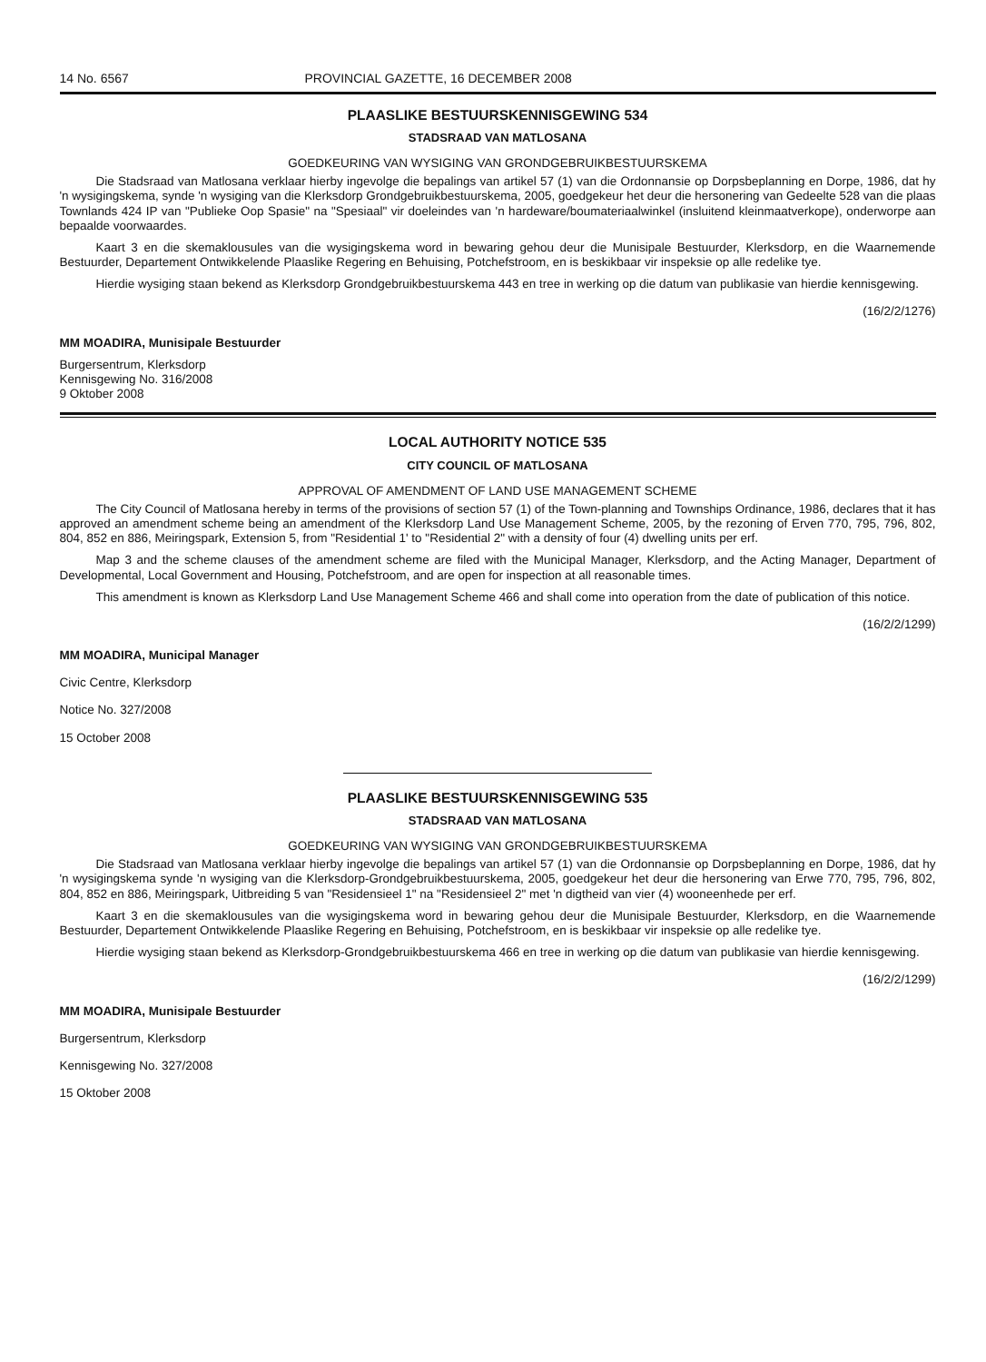14 No. 6567 PROVINCIAL GAZETTE, 16 DECEMBER 2008
PLAASLIKE BESTUURSKENNISGEWING 534
STADSRAAD VAN MATLOSANA
GOEDKEURING VAN WYSIGING VAN GRONDGEBRUIKBESTUURSKEMA
Die Stadsraad van Matlosana verklaar hierby ingevolge die bepalings van artikel 57 (1) van die Ordonnansie op Dorpsbeplanning en Dorpe, 1986, dat hy 'n wysigingskema, synde 'n wysiging van die Klerksdorp Grondgebruikbestuurskema, 2005, goedgekeur het deur die hersonering van Gedeelte 528 van die plaas Townlands 424 IP van "Publieke Oop Spasie" na "Spesiaal" vir doeleindes van 'n hardeware/boumateriaalwinkel (insluitend kleinmaatverkope), onderworpe aan bepaalde voorwaardes.
Kaart 3 en die skemaklousules van die wysigingskema word in bewaring gehou deur die Munisipale Bestuurder, Klerksdorp, en die Waarnemende Bestuurder, Departement Ontwikkelende Plaaslike Regering en Behuising, Potchefstroom, en is beskikbaar vir inspeksie op alle redelike tye.
Hierdie wysiging staan bekend as Klerksdorp Grondgebruikbestuurskema 443 en tree in werking op die datum van publikasie van hierdie kennisgewing.
(16/2/2/1276)
MM MOADIRA, Munisipale Bestuurder
Burgersentrum, Klerksdorp
Kennisgewing No. 316/2008
9 Oktober 2008
LOCAL AUTHORITY NOTICE 535
CITY COUNCIL OF MATLOSANA
APPROVAL OF AMENDMENT OF LAND USE MANAGEMENT SCHEME
The City Council of Matlosana hereby in terms of the provisions of section 57 (1) of the Town-planning and Townships Ordinance, 1986, declares that it has approved an amendment scheme being an amendment of the Klerksdorp Land Use Management Scheme, 2005, by the rezoning of Erven 770, 795, 796, 802, 804, 852 en 886, Meiringspark, Extension 5, from "Residential 1' to "Residential 2" with a density of four (4) dwelling units per erf.
Map 3 and the scheme clauses of the amendment scheme are filed with the Municipal Manager, Klerksdorp, and the Acting Manager, Department of Developmental, Local Government and Housing, Potchefstroom, and are open for inspection at all reasonable times.
This amendment is known as Klerksdorp Land Use Management Scheme 466 and shall come into operation from the date of publication of this notice.
(16/2/2/1299)
MM MOADIRA, Municipal Manager
Civic Centre, Klerksdorp
Notice No. 327/2008
15 October 2008
PLAASLIKE BESTUURSKENNISGEWING 535
STADSRAAD VAN MATLOSANA
GOEDKEURING VAN WYSIGING VAN GRONDGEBRUIKBESTUURSKEMA
Die Stadsraad van Matlosana verklaar hierby ingevolge die bepalings van artikel 57 (1) van die Ordonnansie op Dorpsbeplanning en Dorpe, 1986, dat hy 'n wysigingskema synde 'n wysiging van die Klerksdorp-Grondgebruikbestuurskema, 2005, goedgekeur het deur die hersonering van Erwe 770, 795, 796, 802, 804, 852 en 886, Meiringspark, Uitbreiding 5 van "Residensieel 1" na "Residensieel 2" met 'n digtheid van vier (4) wooneenhede per erf.
Kaart 3 en die skemaklousules van die wysigingskema word in bewaring gehou deur die Munisipale Bestuurder, Klerksdorp, en die Waarnemende Bestuurder, Departement Ontwikkelende Plaaslike Regering en Behuising, Potchefstroom, en is beskikbaar vir inspeksie op alle redelike tye.
Hierdie wysiging staan bekend as Klerksdorp-Grondgebruikbestuurskema 466 en tree in werking op die datum van publikasie van hierdie kennisgewing.
(16/2/2/1299)
MM MOADIRA, Munisipale Bestuurder
Burgersentrum, Klerksdorp
Kennisgewing No. 327/2008
15 Oktober 2008